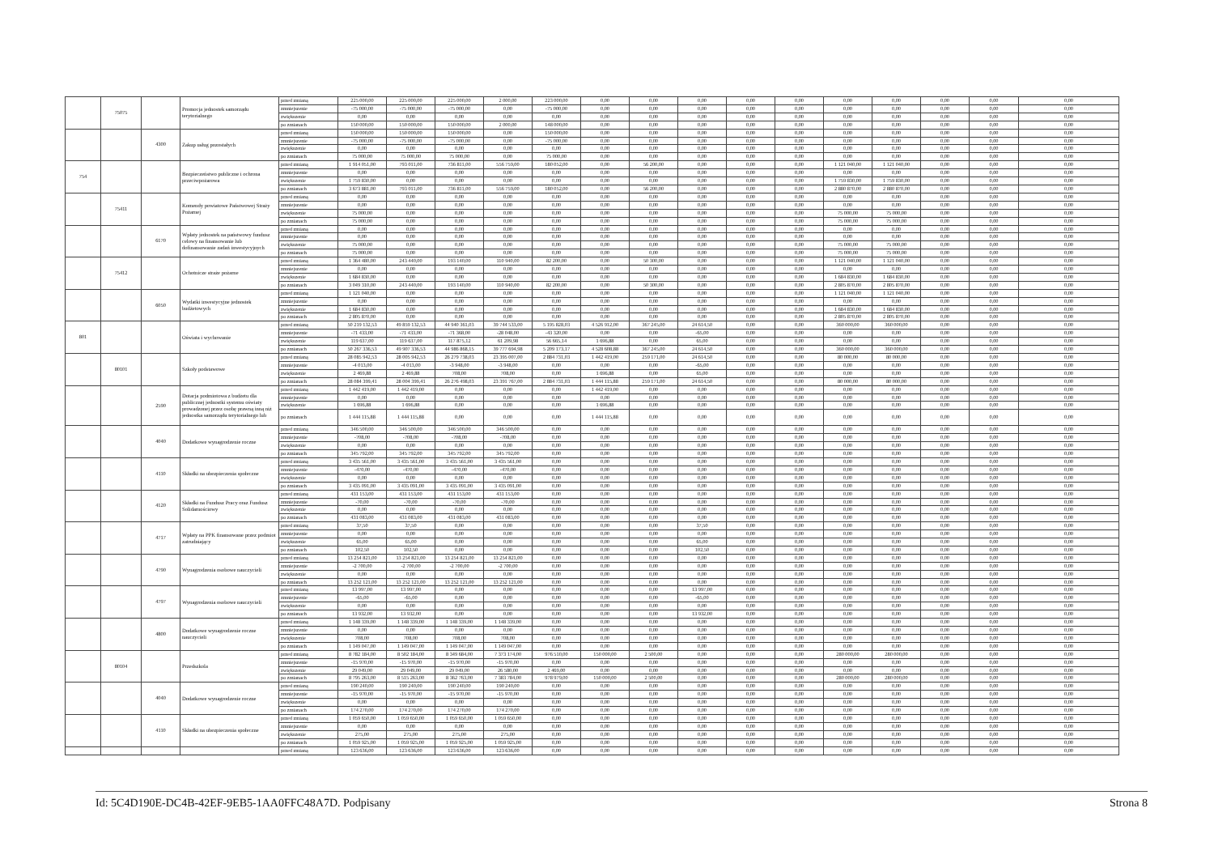| | 75075 | | Promocja jednostek samorządu terytorialnego | przed zmianą | 225 000,00 | 225 000,00 | 225 000,00 | 2 000,00 | 223 000,00 | 0,00 | 0,00 | 0,00 | 0,00 | 0,00 | 0,00 | 0,00 | 0,00 | 0,00 | 0,00 |
| | | | | zmniejszenie | -75 000,00 | -75 000,00 | -75 000,00 | 0,00 | -75 000,00 | 0,00 | 0,00 | 0,00 | 0,00 | 0,00 | 0,00 | 0,00 | 0,00 | 0,00 | 0,00 |
| | | | | zwiększenie | 0,00 | 0,00 | 0,00 | 0,00 | 0,00 | 0,00 | 0,00 | 0,00 | 0,00 | 0,00 | 0,00 | 0,00 | 0,00 | 0,00 | 0,00 |
| | | | | po zmianach | 150 000,00 | 150 000,00 | 150 000,00 | 2 000,00 | 148 000,00 | 0,00 | 0,00 | 0,00 | 0,00 | 0,00 | 0,00 | 0,00 | 0,00 | 0,00 | 0,00 |
| | | 4300 | Zakup usług pozostałych | przed zmianą | 150 000,00 | 150 000,00 | 150 000,00 | 0,00 | 150 000,00 | 0,00 | 0,00 | 0,00 | 0,00 | 0,00 | 0,00 | 0,00 | 0,00 | 0,00 | 0,00 |
| | | | | zmniejszenie | -75 000,00 | -75 000,00 | -75 000,00 | 0,00 | -75 000,00 | 0,00 | 0,00 | 0,00 | 0,00 | 0,00 | 0,00 | 0,00 | 0,00 | 0,00 | 0,00 |
| | | | | zwiększenie | 0,00 | 0,00 | 0,00 | 0,00 | 0,00 | 0,00 | 0,00 | 0,00 | 0,00 | 0,00 | 0,00 | 0,00 | 0,00 | 0,00 | 0,00 |
| | | | | po zmianach | 75 000,00 | 75 000,00 | 75 000,00 | 0,00 | 75 000,00 | 0,00 | 0,00 | 0,00 | 0,00 | 0,00 | 0,00 | 0,00 | 0,00 | 0,00 | 0,00 |
| 754 | | | Bezpieczeństwo publiczne i ochrona przeciwpożarowa | przed zmianą | 1 914 051,00 | 793 011,00 | 736 811,00 | 556 759,00 | 180 052,00 | 0,00 | 56 200,00 | 0,00 | 0,00 | 0,00 | 1 121 040,00 | 1 121 040,00 | 0,00 | 0,00 | 0,00 |
| | | | | zmniejszenie | 0,00 | 0,00 | 0,00 | 0,00 | 0,00 | 0,00 | 0,00 | 0,00 | 0,00 | 0,00 | 0,00 | 0,00 | 0,00 | 0,00 | 0,00 |
| | | | | zwiększenie | 1 759 830,00 | 0,00 | 0,00 | 0,00 | 0,00 | 0,00 | 0,00 | 0,00 | 0,00 | 0,00 | 1 759 830,00 | 1 759 830,00 | 0,00 | 0,00 | 0,00 |
| | | | | po zmianach | 3 673 881,00 | 793 011,00 | 736 811,00 | 556 759,00 | 180 052,00 | 0,00 | 56 200,00 | 0,00 | 0,00 | 0,00 | 2 880 870,00 | 2 880 870,00 | 0,00 | 0,00 | 0,00 |
| | 75411 | | Komendy powiatowe Państwowej Straży Pożarnej | przed zmianą | 0,00 | 0,00 | 0,00 | 0,00 | 0,00 | 0,00 | 0,00 | 0,00 | 0,00 | 0,00 | 0,00 | 0,00 | 0,00 | 0,00 | 0,00 |
| | | | | zmniejszenie | 0,00 | 0,00 | 0,00 | 0,00 | 0,00 | 0,00 | 0,00 | 0,00 | 0,00 | 0,00 | 0,00 | 0,00 | 0,00 | 0,00 | 0,00 |
| | | | | zwiększenie | 75 000,00 | 0,00 | 0,00 | 0,00 | 0,00 | 0,00 | 0,00 | 0,00 | 0,00 | 0,00 | 75 000,00 | 75 000,00 | 0,00 | 0,00 | 0,00 |
| | | | | po zmianach | 75 000,00 | 0,00 | 0,00 | 0,00 | 0,00 | 0,00 | 0,00 | 0,00 | 0,00 | 0,00 | 75 000,00 | 75 000,00 | 0,00 | 0,00 | 0,00 |
| | | 6170 | Wpłaty jednostek na państwowy fundusz celowy na finansowanie lub dofinansowanie zadań inwestycyjnych | przed zmianą | 0,00 | 0,00 | 0,00 | 0,00 | 0,00 | 0,00 | 0,00 | 0,00 | 0,00 | 0,00 | 0,00 | 0,00 | 0,00 | 0,00 | 0,00 |
| | | | | zmniejszenie | 0,00 | 0,00 | 0,00 | 0,00 | 0,00 | 0,00 | 0,00 | 0,00 | 0,00 | 0,00 | 0,00 | 0,00 | 0,00 | 0,00 | 0,00 |
| | | | | zwiększenie | 75 000,00 | 0,00 | 0,00 | 0,00 | 0,00 | 0,00 | 0,00 | 0,00 | 0,00 | 0,00 | 75 000,00 | 75 000,00 | 0,00 | 0,00 | 0,00 |
| | | | | po zmianach | 75 000,00 | 0,00 | 0,00 | 0,00 | 0,00 | 0,00 | 0,00 | 0,00 | 0,00 | 0,00 | 75 000,00 | 75 000,00 | 0,00 | 0,00 | 0,00 |
| | 75412 | | Ochotnicze straże pożarne | przed zmianą | 1 364 480,00 | 243 440,00 | 193 140,00 | 110 940,00 | 82 200,00 | 0,00 | 50 300,00 | 0,00 | 0,00 | 0,00 | 1 121 040,00 | 1 121 040,00 | 0,00 | 0,00 | 0,00 |
| | | | | zmniejszenie | 0,00 | 0,00 | 0,00 | 0,00 | 0,00 | 0,00 | 0,00 | 0,00 | 0,00 | 0,00 | 0,00 | 0,00 | 0,00 | 0,00 | 0,00 |
| | | | | zwiększenie | 1 684 830,00 | 0,00 | 0,00 | 0,00 | 0,00 | 0,00 | 0,00 | 0,00 | 0,00 | 0,00 | 1 684 830,00 | 1 684 830,00 | 0,00 | 0,00 | 0,00 |
| | | | | po zmianach | 3 049 310,00 | 243 440,00 | 193 140,00 | 110 940,00 | 82 200,00 | 0,00 | 50 300,00 | 0,00 | 0,00 | 0,00 | 2 805 870,00 | 2 805 870,00 | 0,00 | 0,00 | 0,00 |
| | | 6050 | Wydatki inwestycyjne jednostek budżetowych | przed zmianą | 1 121 040,00 | 0,00 | 0,00 | 0,00 | 0,00 | 0,00 | 0,00 | 0,00 | 0,00 | 0,00 | 1 121 040,00 | 1 121 040,00 | 0,00 | 0,00 | 0,00 |
| | | | | zmniejszenie | 0,00 | 0,00 | 0,00 | 0,00 | 0,00 | 0,00 | 0,00 | 0,00 | 0,00 | 0,00 | 0,00 | 0,00 | 0,00 | 0,00 | 0,00 |
| | | | | zwiększenie | 1 684 830,00 | 0,00 | 0,00 | 0,00 | 0,00 | 0,00 | 0,00 | 0,00 | 0,00 | 0,00 | 1 684 830,00 | 1 684 830,00 | 0,00 | 0,00 | 0,00 |
| | | | | po zmianach | 2 805 870,00 | 0,00 | 0,00 | 0,00 | 0,00 | 0,00 | 0,00 | 0,00 | 0,00 | 0,00 | 2 805 870,00 | 2 805 870,00 | 0,00 | 0,00 | 0,00 |
| 801 | | | Oświata i wychowanie | przed zmianą | 50 219 132,53 | 49 859 132,53 | 44 940 361,03 | 39 744 533,00 | 5 195 828,03 | 4 526 912,00 | 367 245,00 | 24 614,50 | 0,00 | 0,00 | 360 000,00 | 360 000,00 | 0,00 | 0,00 | 0,00 |
| | | | | zmniejszenie | -71 433,00 | -71 433,00 | -71 368,00 | -28 048,00 | -43 320,00 | 0,00 | 0,00 | -65,00 | 0,00 | 0,00 | 0,00 | 0,00 | 0,00 | 0,00 | 0,00 |
| | | | | zwiększenie | 119 637,00 | 119 637,00 | 117 875,12 | 61 209,98 | 56 665,14 | 1 696,88 | 0,00 | 65,00 | 0,00 | 0,00 | 0,00 | 0,00 | 0,00 | 0,00 | 0,00 |
| | | | | po zmianach | 50 267 336,53 | 49 907 336,53 | 44 986 868,15 | 39 777 694,98 | 5 209 173,17 | 4 528 608,88 | 367 245,00 | 24 614,50 | 0,00 | 0,00 | 360 000,00 | 360 000,00 | 0,00 | 0,00 | 0,00 |
| | 80101 | | Szkoły podstawowe | przed zmianą | 28 085 942,53 | 28 005 942,53 | 26 279 738,03 | 23 395 007,00 | 2 884 731,03 | 1 442 419,00 | 259 171,00 | 24 614,50 | 0,00 | 0,00 | 80 000,00 | 80 000,00 | 0,00 | 0,00 | 0,00 |
| | | | | zmniejszenie | -4 013,00 | -4 013,00 | -3 948,00 | -3 948,00 | 0,00 | 0,00 | 0,00 | -65,00 | 0,00 | 0,00 | 0,00 | 0,00 | 0,00 | 0,00 | 0,00 |
| | | | | zwiększenie | 2 469,88 | 2 469,88 | 708,00 | 708,00 | 0,00 | 1 696,88 | 0,00 | 65,00 | 0,00 | 0,00 | 0,00 | 0,00 | 0,00 | 0,00 | 0,00 |
| | | | | po zmianach | 28 084 399,41 | 28 004 399,41 | 26 276 498,03 | 23 391 767,00 | 2 884 731,03 | 1 444 115,88 | 259 171,00 | 24 614,50 | 0,00 | 0,00 | 80 000,00 | 80 000,00 | 0,00 | 0,00 | 0,00 |
| | | 2590 | Dotacja podmiotowa z budżetu dla publicznej jednostki systemu oświaty prowadzonej przez osobę prawną inną niż jednostka samorządu terytorialnego lub | przed zmianą | 1 442 419,00 | 1 442 419,00 | 0,00 | 0,00 | 0,00 | 1 442 419,00 | 0,00 | 0,00 | 0,00 | 0,00 | 0,00 | 0,00 | 0,00 | 0,00 | 0,00 |
| | | | | zmniejszenie | 0,00 | 0,00 | 0,00 | 0,00 | 0,00 | 0,00 | 0,00 | 0,00 | 0,00 | 0,00 | 0,00 | 0,00 | 0,00 | 0,00 | 0,00 |
| | | | | zwiększenie | 1 696,88 | 1 696,88 | 0,00 | 0,00 | 0,00 | 1 696,88 | 0,00 | 0,00 | 0,00 | 0,00 | 0,00 | 0,00 | 0,00 | 0,00 | 0,00 |
| | | | | po zmianach | 1 444 115,88 | 1 444 115,88 | 0,00 | 0,00 | 0,00 | 1 444 115,88 | 0,00 | 0,00 | 0,00 | 0,00 | 0,00 | 0,00 | 0,00 | 0,00 | 0,00 |
| | | 4040 | Dodatkowe wynagrodzenie roczne | przed zmianą | 346 500,00 | 346 500,00 | 346 500,00 | 346 500,00 | 0,00 | 0,00 | 0,00 | 0,00 | 0,00 | 0,00 | 0,00 | 0,00 | 0,00 | 0,00 | 0,00 |
| | | | | zmniejszenie | -708,00 | -708,00 | -708,00 | -708,00 | 0,00 | 0,00 | 0,00 | 0,00 | 0,00 | 0,00 | 0,00 | 0,00 | 0,00 | 0,00 | 0,00 |
| | | | | zwiększenie | 0,00 | 0,00 | 0,00 | 0,00 | 0,00 | 0,00 | 0,00 | 0,00 | 0,00 | 0,00 | 0,00 | 0,00 | 0,00 | 0,00 | 0,00 |
| | | | | po zmianach | 345 792,00 | 345 792,00 | 345 792,00 | 345 792,00 | 0,00 | 0,00 | 0,00 | 0,00 | 0,00 | 0,00 | 0,00 | 0,00 | 0,00 | 0,00 | 0,00 |
| | | 4110 | Składki na ubezpieczenia społeczne | przed zmianą | 3 435 561,00 | 3 435 561,00 | 3 435 561,00 | 3 435 561,00 | 0,00 | 0,00 | 0,00 | 0,00 | 0,00 | 0,00 | 0,00 | 0,00 | 0,00 | 0,00 | 0,00 |
| | | | | zmniejszenie | -470,00 | -470,00 | -470,00 | -470,00 | 0,00 | 0,00 | 0,00 | 0,00 | 0,00 | 0,00 | 0,00 | 0,00 | 0,00 | 0,00 | 0,00 |
| | | | | zwiększenie | 0,00 | 0,00 | 0,00 | 0,00 | 0,00 | 0,00 | 0,00 | 0,00 | 0,00 | 0,00 | 0,00 | 0,00 | 0,00 | 0,00 | 0,00 |
| | | | | po zmianach | 3 435 091,00 | 3 435 091,00 | 3 435 091,00 | 3 435 091,00 | 0,00 | 0,00 | 0,00 | 0,00 | 0,00 | 0,00 | 0,00 | 0,00 | 0,00 | 0,00 | 0,00 |
| | | 4120 | Składki na Fundusz Pracy oraz Fundusz Solidarnościowy | przed zmianą | 431 153,00 | 431 153,00 | 431 153,00 | 431 153,00 | 0,00 | 0,00 | 0,00 | 0,00 | 0,00 | 0,00 | 0,00 | 0,00 | 0,00 | 0,00 | 0,00 |
| | | | | zmniejszenie | -70,00 | -70,00 | -70,00 | -70,00 | 0,00 | 0,00 | 0,00 | 0,00 | 0,00 | 0,00 | 0,00 | 0,00 | 0,00 | 0,00 | 0,00 |
| | | | | zwiększenie | 0,00 | 0,00 | 0,00 | 0,00 | 0,00 | 0,00 | 0,00 | 0,00 | 0,00 | 0,00 | 0,00 | 0,00 | 0,00 | 0,00 | 0,00 |
| | | | | po zmianach | 431 083,00 | 431 083,00 | 431 083,00 | 431 083,00 | 0,00 | 0,00 | 0,00 | 0,00 | 0,00 | 0,00 | 0,00 | 0,00 | 0,00 | 0,00 | 0,00 |
| | | 4717 | Wpłaty na PPK finansowane przez podmiot zatrudniający | przed zmianą | 37,50 | 37,50 | 0,00 | 0,00 | 0,00 | 0,00 | 0,00 | 37,50 | 0,00 | 0,00 | 0,00 | 0,00 | 0,00 | 0,00 | 0,00 |
| | | | | zmniejszenie | 0,00 | 0,00 | 0,00 | 0,00 | 0,00 | 0,00 | 0,00 | 0,00 | 0,00 | 0,00 | 0,00 | 0,00 | 0,00 | 0,00 | 0,00 |
| | | | | zwiększenie | 65,00 | 65,00 | 0,00 | 0,00 | 0,00 | 0,00 | 0,00 | 65,00 | 0,00 | 0,00 | 0,00 | 0,00 | 0,00 | 0,00 | 0,00 |
| | | | | po zmianach | 102,50 | 102,50 | 0,00 | 0,00 | 0,00 | 0,00 | 0,00 | 102,50 | 0,00 | 0,00 | 0,00 | 0,00 | 0,00 | 0,00 | 0,00 |
| | | 4790 | Wynagrodzenia osobowe nauczycieli | przed zmianą | 13 254 821,00 | 13 254 821,00 | 13 254 821,00 | 13 254 821,00 | 0,00 | 0,00 | 0,00 | 0,00 | 0,00 | 0,00 | 0,00 | 0,00 | 0,00 | 0,00 | 0,00 |
| | | | | zmniejszenie | -2 700,00 | -2 700,00 | -2 700,00 | -2 700,00 | 0,00 | 0,00 | 0,00 | 0,00 | 0,00 | 0,00 | 0,00 | 0,00 | 0,00 | 0,00 | 0,00 |
| | | | | zwiększenie | 0,00 | 0,00 | 0,00 | 0,00 | 0,00 | 0,00 | 0,00 | 0,00 | 0,00 | 0,00 | 0,00 | 0,00 | 0,00 | 0,00 | 0,00 |
| | | | | po zmianach | 13 252 121,00 | 13 252 121,00 | 13 252 121,00 | 13 252 121,00 | 0,00 | 0,00 | 0,00 | 0,00 | 0,00 | 0,00 | 0,00 | 0,00 | 0,00 | 0,00 | 0,00 |
| | | 4797 | Wynagrodzenia osobowe nauczycieli | przed zmianą | 13 997,00 | 13 997,00 | 0,00 | 0,00 | 0,00 | 0,00 | 0,00 | 13 997,00 | 0,00 | 0,00 | 0,00 | 0,00 | 0,00 | 0,00 | 0,00 |
| | | | | zmniejszenie | -65,00 | -65,00 | 0,00 | 0,00 | 0,00 | 0,00 | 0,00 | -65,00 | 0,00 | 0,00 | 0,00 | 0,00 | 0,00 | 0,00 | 0,00 |
| | | | | zwiększenie | 0,00 | 0,00 | 0,00 | 0,00 | 0,00 | 0,00 | 0,00 | 0,00 | 0,00 | 0,00 | 0,00 | 0,00 | 0,00 | 0,00 | 0,00 |
| | | | | po zmianach | 13 932,00 | 13 932,00 | 0,00 | 0,00 | 0,00 | 0,00 | 0,00 | 13 932,00 | 0,00 | 0,00 | 0,00 | 0,00 | 0,00 | 0,00 | 0,00 |
| | | 4800 | Dodatkowe wynagrodzenie roczne nauczycieli | przed zmianą | 1 148 339,00 | 1 148 339,00 | 1 148 339,00 | 1 148 339,00 | 0,00 | 0,00 | 0,00 | 0,00 | 0,00 | 0,00 | 0,00 | 0,00 | 0,00 | 0,00 | 0,00 |
| | | | | zmniejszenie | 0,00 | 0,00 | 0,00 | 0,00 | 0,00 | 0,00 | 0,00 | 0,00 | 0,00 | 0,00 | 0,00 | 0,00 | 0,00 | 0,00 | 0,00 |
| | | | | zwiększenie | 708,00 | 708,00 | 708,00 | 708,00 | 0,00 | 0,00 | 0,00 | 0,00 | 0,00 | 0,00 | 0,00 | 0,00 | 0,00 | 0,00 | 0,00 |
| | | | | po zmianach | 1 149 047,00 | 1 149 047,00 | 1 149 047,00 | 1 149 047,00 | 0,00 | 0,00 | 0,00 | 0,00 | 0,00 | 0,00 | 0,00 | 0,00 | 0,00 | 0,00 | 0,00 |
| | 80104 | | Przedszkola | przed zmianą | 8 782 184,00 | 8 502 184,00 | 8 349 684,00 | 7 373 174,00 | 976 510,00 | 150 000,00 | 2 500,00 | 0,00 | 0,00 | 0,00 | 280 000,00 | 280 000,00 | 0,00 | 0,00 | 0,00 |
| | | | | zmniejszenie | -15 970,00 | -15 970,00 | -15 970,00 | -15 970,00 | 0,00 | 0,00 | 0,00 | 0,00 | 0,00 | 0,00 | 0,00 | 0,00 | 0,00 | 0,00 | 0,00 |
| | | | | zwiększenie | 29 049,00 | 29 049,00 | 29 049,00 | 26 580,00 | 2 469,00 | 0,00 | 0,00 | 0,00 | 0,00 | 0,00 | 0,00 | 0,00 | 0,00 | 0,00 | 0,00 |
| | | | | po zmianach | 8 795 263,00 | 8 515 263,00 | 8 362 763,00 | 7 383 784,00 | 978 979,00 | 150 000,00 | 2 500,00 | 0,00 | 0,00 | 0,00 | 280 000,00 | 280 000,00 | 0,00 | 0,00 | 0,00 |
| | | 4040 | Dodatkowe wynagrodzenie roczne | przed zmianą | 190 240,00 | 190 240,00 | 190 240,00 | 190 240,00 | 0,00 | 0,00 | 0,00 | 0,00 | 0,00 | 0,00 | 0,00 | 0,00 | 0,00 | 0,00 | 0,00 |
| | | | | zmniejszenie | -15 970,00 | -15 970,00 | -15 970,00 | -15 970,00 | 0,00 | 0,00 | 0,00 | 0,00 | 0,00 | 0,00 | 0,00 | 0,00 | 0,00 | 0,00 | 0,00 |
| | | | | zwiększenie | 0,00 | 0,00 | 0,00 | 0,00 | 0,00 | 0,00 | 0,00 | 0,00 | 0,00 | 0,00 | 0,00 | 0,00 | 0,00 | 0,00 | 0,00 |
| | | | | po zmianach | 174 270,00 | 174 270,00 | 174 270,00 | 174 270,00 | 0,00 | 0,00 | 0,00 | 0,00 | 0,00 | 0,00 | 0,00 | 0,00 | 0,00 | 0,00 | 0,00 |
| | | 4110 | Składki na ubezpieczenia społeczne | przed zmianą | 1 059 650,00 | 1 059 650,00 | 1 059 650,00 | 1 059 650,00 | 0,00 | 0,00 | 0,00 | 0,00 | 0,00 | 0,00 | 0,00 | 0,00 | 0,00 | 0,00 | 0,00 |
| | | | | zmniejszenie | 0,00 | 0,00 | 0,00 | 0,00 | 0,00 | 0,00 | 0,00 | 0,00 | 0,00 | 0,00 | 0,00 | 0,00 | 0,00 | 0,00 | 0,00 |
| | | | | zwiększenie | 275,00 | 275,00 | 275,00 | 275,00 | 0,00 | 0,00 | 0,00 | 0,00 | 0,00 | 0,00 | 0,00 | 0,00 | 0,00 | 0,00 | 0,00 |
| | | | | po zmianach | 1 059 925,00 | 1 059 925,00 | 1 059 925,00 | 1 059 925,00 | 0,00 | 0,00 | 0,00 | 0,00 | 0,00 | 0,00 | 0,00 | 0,00 | 0,00 | 0,00 | 0,00 |
| | | | | przed zmianą | 123 636,00 | 123 636,00 | 123 636,00 | 123 636,00 | 0,00 | 0,00 | 0,00 | 0,00 | 0,00 | 0,00 | 0,00 | 0,00 | 0,00 | 0,00 | 0,00 |
Id: 5C4D190E-DC4B-42EF-9EB5-1AA0FFC48A7D. Podpisany Strona 8